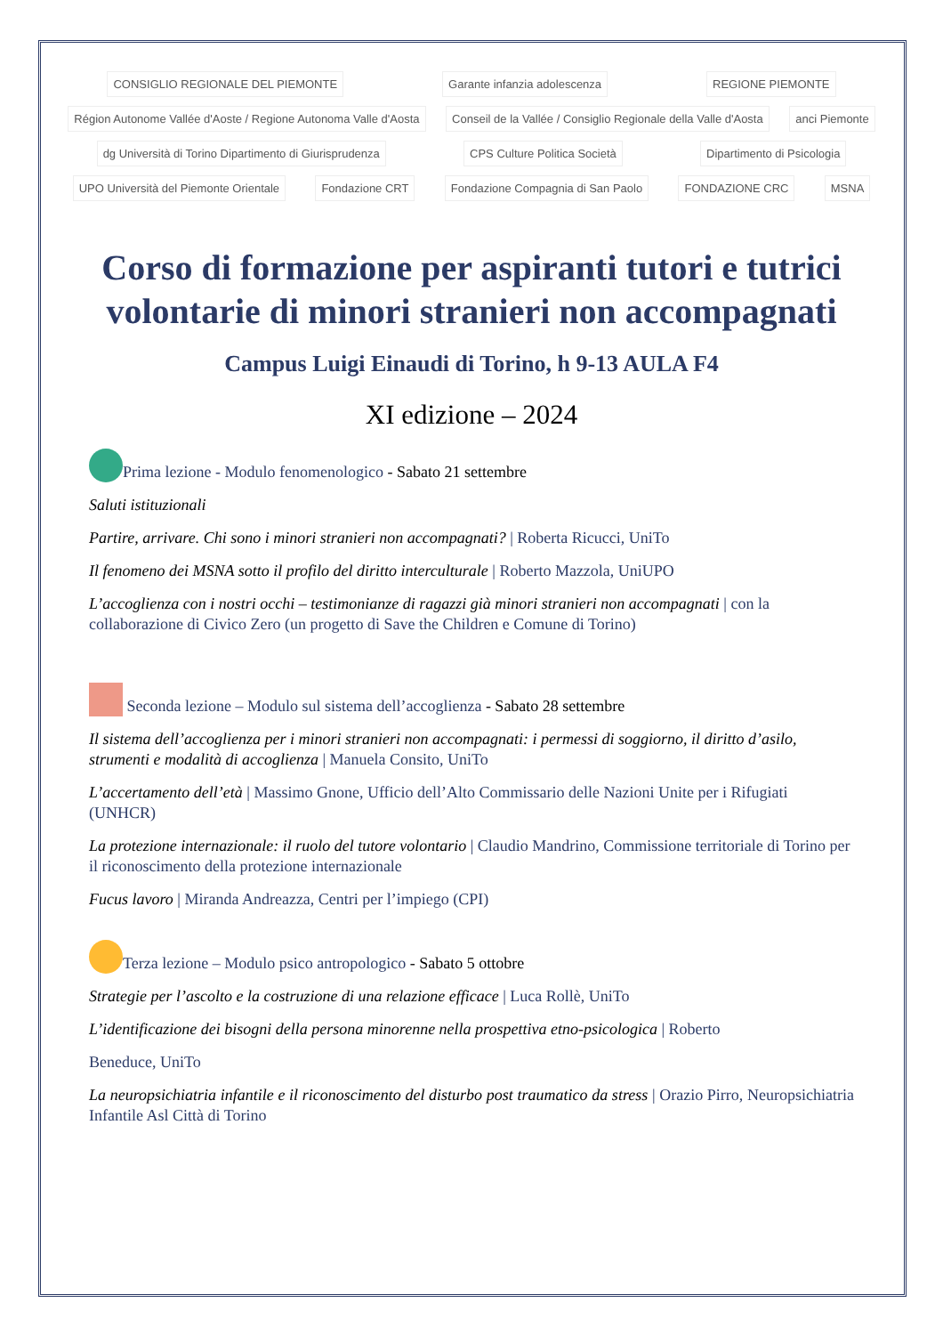CONSIGLIO REGIONALE DEL PIEMONTE Garante infanzia adolescenza REGIONE PIEMONTE Région Autonome Vallée d'Aoste / Regione Autonoma Valle d'Aosta Conseil de la Vallée / Consiglio Regionale della Valle d'Aosta anci Piemonte dg Università di Torino Dipartimento di Giurisprudenza CPS Culture Politica Società Dipartimento di Psicologia UPO Università del Piemonte Orientale Fondazione CRT Fondazione Compagnia di San Paolo FONDAZIONE CRC MSNA
Corso di formazione per aspiranti tutori e tutrici volontarie di minori stranieri non accompagnati
Campus Luigi Einaudi di Torino, h 9-13 AULA F4
XI edizione – 2024
Prima lezione - Modulo fenomenologico - Sabato 21 settembre
Saluti istituzionali
Partire, arrivare. Chi sono i minori stranieri non accompagnati? | Roberta Ricucci, UniTo
Il fenomeno dei MSNA sotto il profilo del diritto interculturale | Roberto Mazzola, UniUPO
L’accoglienza con i nostri occhi – testimonianze di ragazzi già minori stranieri non accompagnati | con la collaborazione di Civico Zero (un progetto di Save the Children e Comune di Torino)
Seconda lezione – Modulo sul sistema dell’accoglienza - Sabato 28 settembre
Il sistema dell’accoglienza per i minori stranieri non accompagnati: i permessi di soggiorno, il diritto d’asilo, strumenti e modalità di accoglienza | Manuela Consito, UniTo
L’accertamento dell’età | Massimo Gnone, Ufficio dell’Alto Commissario delle Nazioni Unite per i Rifugiati (UNHCR)
La protezione internazionale: il ruolo del tutore volontario | Claudio Mandrino, Commissione territoriale di Torino per il riconoscimento della protezione internazionale
Fucus lavoro | Miranda Andreazza, Centri per l’impiego (CPI)
Terza lezione – Modulo psico antropologico - Sabato 5 ottobre
Strategie per l’ascolto e la costruzione di una relazione efficace | Luca Rollè, UniTo
L’identificazione dei bisogni della persona minorenne nella prospettiva etno-psicologica | Roberto
Beneduce, UniTo
La neuropsichiatria infantile e il riconoscimento del disturbo post traumatico da stress | Orazio Pirro, Neuropsichiatria Infantile Asl Città di Torino